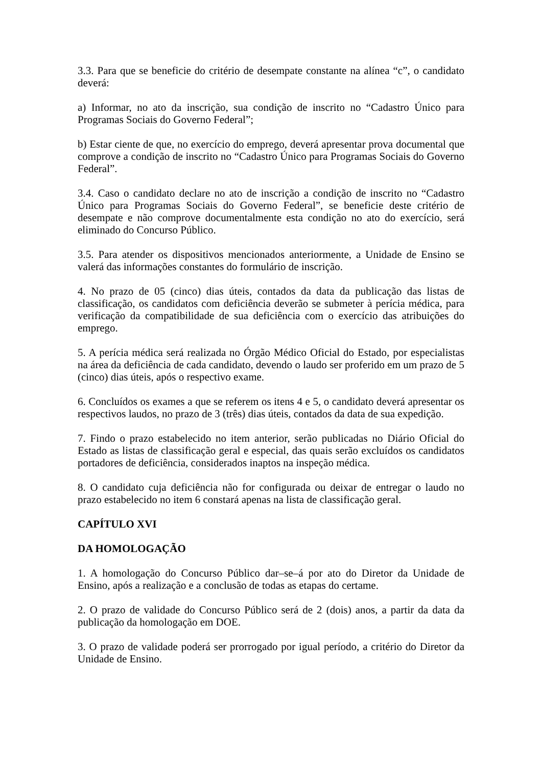3.3. Para que se beneficie do critério de desempate constante na alínea “c”, o candidato deverá:
a) Informar, no ato da inscrição, sua condição de inscrito no “Cadastro Único para Programas Sociais do Governo Federal”;
b) Estar ciente de que, no exercício do emprego, deverá apresentar prova documental que comprove a condição de inscrito no “Cadastro Único para Programas Sociais do Governo Federal”.
3.4. Caso o candidato declare no ato de inscrição a condição de inscrito no “Cadastro Único para Programas Sociais do Governo Federal”, se beneficie deste critério de desempate e não comprove documentalmente esta condição no ato do exercício, será eliminado do Concurso Público.
3.5. Para atender os dispositivos mencionados anteriormente, a Unidade de Ensino se valerá das informações constantes do formulário de inscrição.
4. No prazo de 05 (cinco) dias úteis, contados da data da publicação das listas de classificação, os candidatos com deficiência deverão se submeter à perícia médica, para verificação da compatibilidade de sua deficiência com o exercício das atribuições do emprego.
5. A perícia médica será realizada no Órgão Médico Oficial do Estado, por especialistas na área da deficiência de cada candidato, devendo o laudo ser proferido em um prazo de 5 (cinco) dias úteis, após o respectivo exame.
6. Concluídos os exames a que se referem os itens 4 e 5, o candidato deverá apresentar os respectivos laudos, no prazo de 3 (três) dias úteis, contados da data de sua expedição.
7. Findo o prazo estabelecido no item anterior, serão publicadas no Diário Oficial do Estado as listas de classificação geral e especial, das quais serão excluídos os candidatos portadores de deficiência, considerados inaptos na inspeção médica.
8. O candidato cuja deficiência não for configurada ou deixar de entregar o laudo no prazo estabelecido no item 6 constará apenas na lista de classificação geral.
CAPÍTULO XVI
DA HOMOLOGAÇÃO
1. A homologação do Concurso Público dar–se–á por ato do Diretor da Unidade de Ensino, após a realização e a conclusão de todas as etapas do certame.
2. O prazo de validade do Concurso Público será de 2 (dois) anos, a partir da data da publicação da homologação em DOE.
3. O prazo de validade poderá ser prorrogado por igual período, a critério do Diretor da Unidade de Ensino.